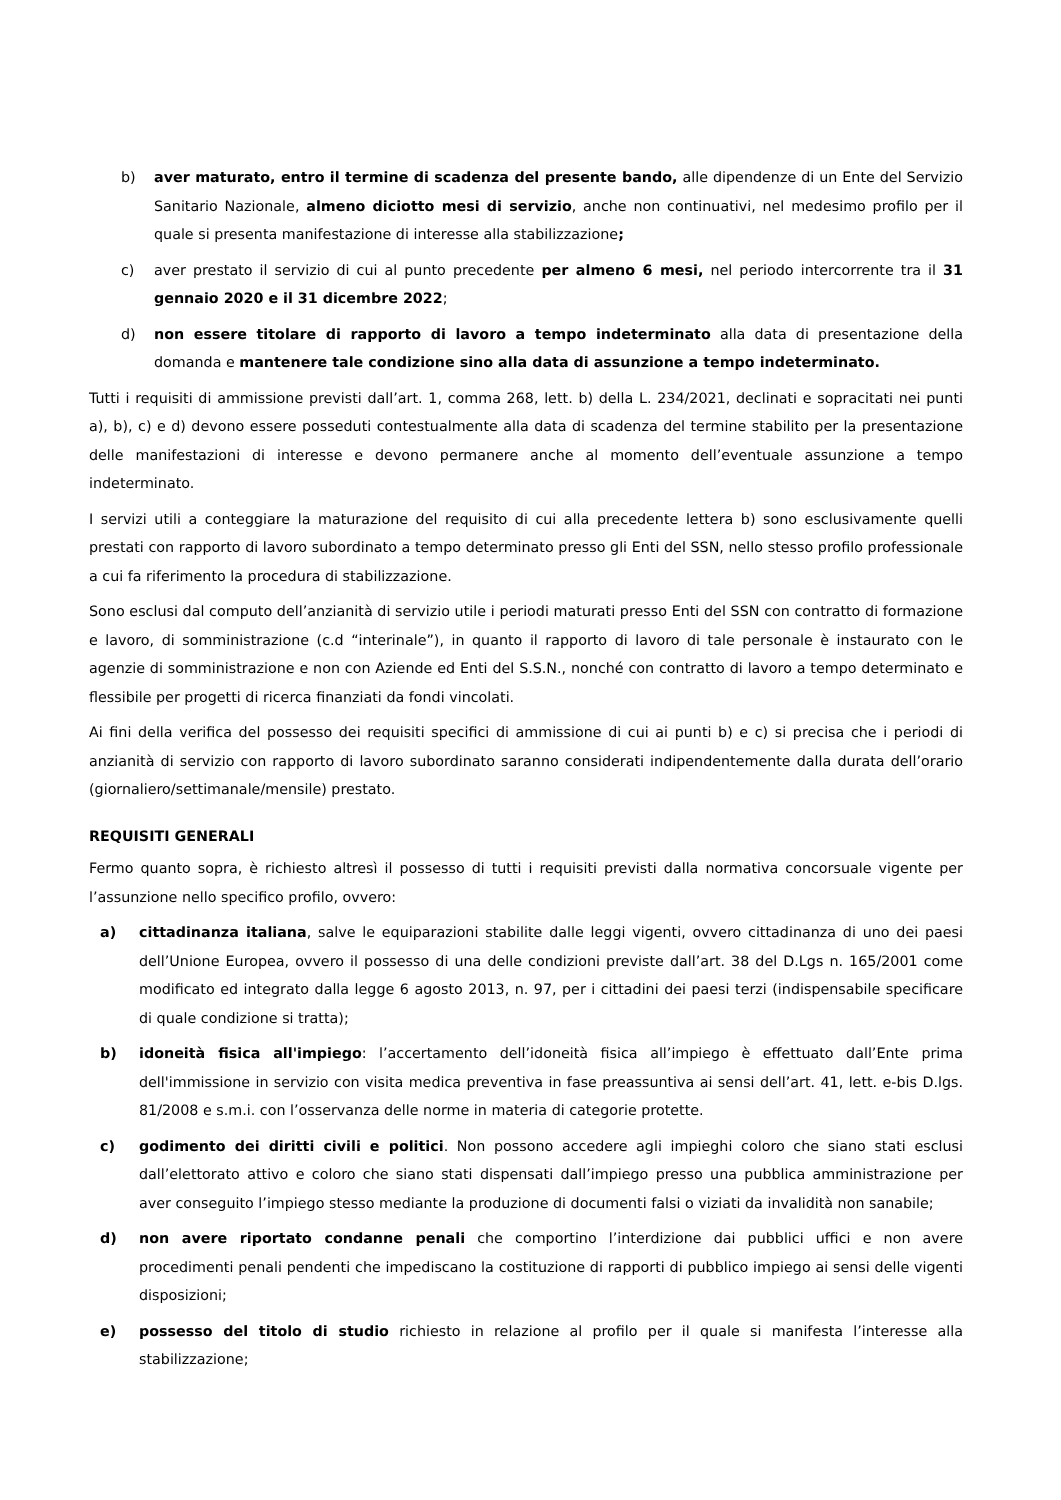b) aver maturato, entro il termine di scadenza del presente bando, alle dipendenze di un Ente del Servizio Sanitario Nazionale, almeno diciotto mesi di servizio, anche non continuativi, nel medesimo profilo per il quale si presenta manifestazione di interesse alla stabilizzazione;
c) aver prestato il servizio di cui al punto precedente per almeno 6 mesi, nel periodo intercorrente tra il 31 gennaio 2020 e il 31 dicembre 2022;
d) non essere titolare di rapporto di lavoro a tempo indeterminato alla data di presentazione della domanda e mantenere tale condizione sino alla data di assunzione a tempo indeterminato.
Tutti i requisiti di ammissione previsti dall’art. 1, comma 268, lett. b) della L. 234/2021, declinati e sopracitati nei punti a), b), c) e d) devono essere posseduti contestualmente alla data di scadenza del termine stabilito per la presentazione delle manifestazioni di interesse e devono permanere anche al momento dell’eventuale assunzione a tempo indeterminato.
I servizi utili a conteggiare la maturazione del requisito di cui alla precedente lettera b) sono esclusivamente quelli prestati con rapporto di lavoro subordinato a tempo determinato presso gli Enti del SSN, nello stesso profilo professionale a cui fa riferimento la procedura di stabilizzazione.
Sono esclusi dal computo dell’anzianità di servizio utile i periodi maturati presso Enti del SSN con contratto di formazione e lavoro, di somministrazione (c.d “interinale”), in quanto il rapporto di lavoro di tale personale è instaurato con le agenzie di somministrazione e non con Aziende ed Enti del S.S.N., nonché con contratto di lavoro a tempo determinato e flessibile per progetti di ricerca finanziati da fondi vincolati.
Ai fini della verifica del possesso dei requisiti specifici di ammissione di cui ai punti b) e c) si precisa che i periodi di anzianità di servizio con rapporto di lavoro subordinato saranno considerati indipendentemente dalla durata dell’orario (giornaliero/settimanale/mensile) prestato.
REQUISITI GENERALI
Fermo quanto sopra, è richiesto altresì il possesso di tutti i requisiti previsti dalla normativa concorsuale vigente per l’assunzione nello specifico profilo, ovvero:
a) cittadinanza italiana, salve le equiparazioni stabilite dalle leggi vigenti, ovvero cittadinanza di uno dei paesi dell’Unione Europea, ovvero il possesso di una delle condizioni previste dall’art. 38 del D.Lgs n. 165/2001 come modificato ed integrato dalla legge 6 agosto 2013, n. 97, per i cittadini dei paesi terzi (indispensabile specificare di quale condizione si tratta);
b) idoneità fisica all'impiego: l’accertamento dell’idoneità fisica all’impiego è effettuato dall’Ente prima dell'immissione in servizio con visita medica preventiva in fase preassuntiva ai sensi dell’art. 41, lett. e-bis D.lgs. 81/2008 e s.m.i. con l’osservanza delle norme in materia di categorie protette.
c) godimento dei diritti civili e politici. Non possono accedere agli impieghi coloro che siano stati esclusi dall’elettorato attivo e coloro che siano stati dispensati dall’impiego presso una pubblica amministrazione per aver conseguito l’impiego stesso mediante la produzione di documenti falsi o viziati da invalidità non sanabile;
d) non avere riportato condanne penali che comportino l’interdizione dai pubblici uffici e non avere procedimenti penali pendenti che impediscano la costituzione di rapporti di pubblico impiego ai sensi delle vigenti disposizioni;
e) possesso del titolo di studio richiesto in relazione al profilo per il quale si manifesta l’interesse alla stabilizzazione;